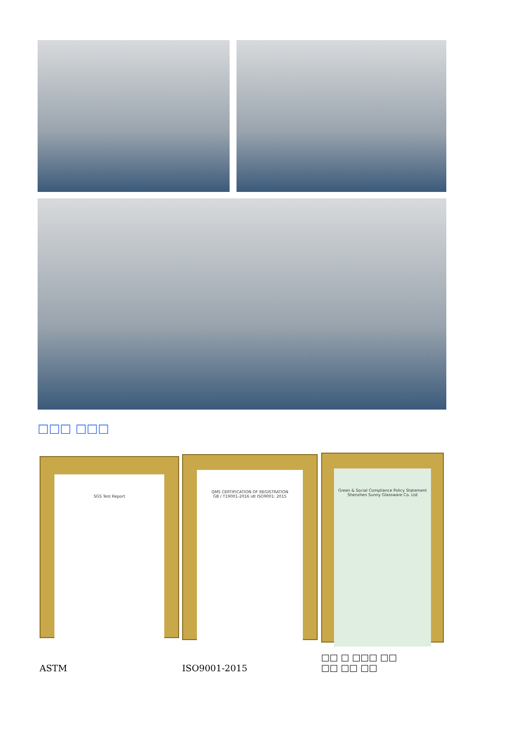□□□ □□□
SGS Test Report
QMS CERTIFICATION OF REGISTRATION
GB / T19001-2016 idt ISO9001: 2015
Green & Social Compliance Policy Statement
Shenzhen Sunny Glassware Co. Ltd
ASTM ISO9001-2015
□□ □ □□□ □□
□□ □□ □□